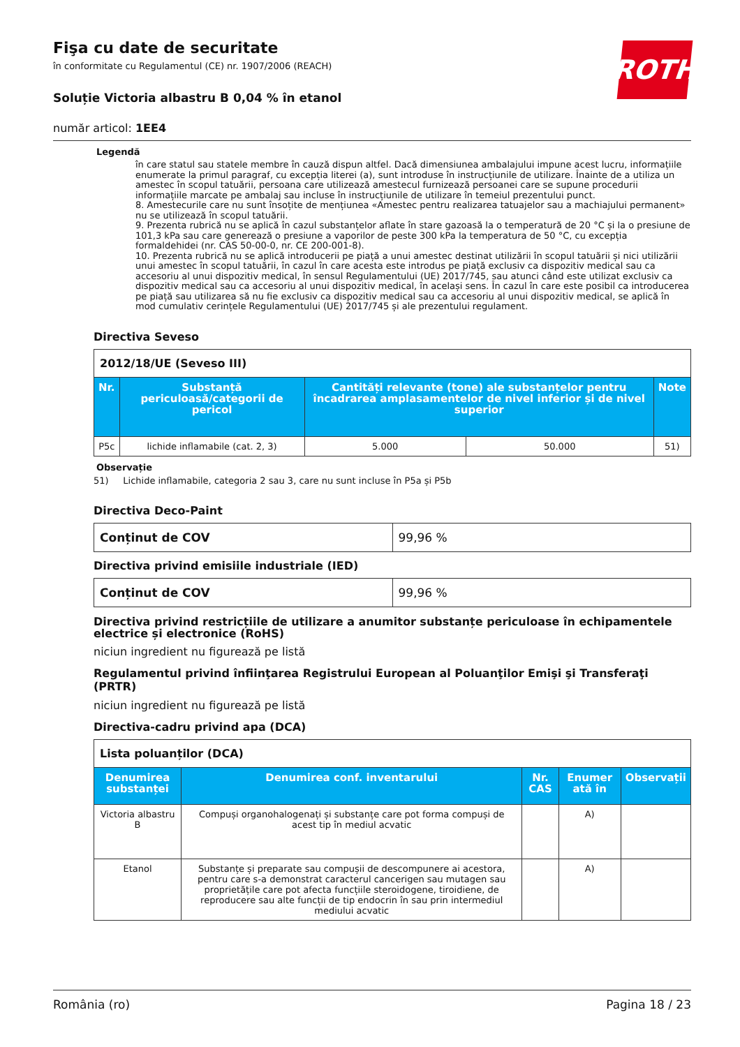ROTH
Fişa cu date de securitate
în conformitate cu Regulamentul (CE) nr. 1907/2006 (REACH)
Soluție Victoria albastru B 0,04 % în etanol
număr articol: 1EE4
Legendă
în care statul sau statele membre în cauză dispun altfel. Dacă dimensiunea ambalajului impune acest lucru, informațiile enumerate la primul paragraf, cu excepția literei (a), sunt introduse în instrucțiunile de utilizare. Înainte de a utiliza un amestec în scopul tatuării, persoana care utilizează amestecul furnizează persoanei care se supune procedurii informațiile marcate pe ambalaj sau incluse în instrucțiunile de utilizare în temeiul prezentului punct.
8. Amestecurile care nu sunt însoțite de mențiunea «Amestec pentru realizarea tatuajelor sau a machiajului permanent» nu se utilizează în scopul tatuării.
9. Prezenta rubrică nu se aplică în cazul substanțelor aflate în stare gazoasă la o temperatură de 20 °C și la o presiune de 101,3 kPa sau care generează o presiune a vaporilor de peste 300 kPa la temperatura de 50 °C, cu excepția formaldehidei (nr. CAS 50-00-0, nr. CE 200-001-8).
10. Prezenta rubrică nu se aplică introducerii pe piață a unui amestec destinat utilizării în scopul tatuării și nici utilizării unui amestec în scopul tatuării, în cazul în care acesta este introdus pe piață exclusiv ca dispozitiv medical sau ca accesoriu al unui dispozitiv medical, în sensul Regulamentului (UE) 2017/745, sau atunci când este utilizat exclusiv ca dispozitiv medical sau ca accesoriu al unui dispozitiv medical, în același sens. În cazul în care este posibil ca introducerea pe piață sau utilizarea să nu fie exclusiv ca dispozitiv medical sau ca accesoriu al unui dispozitiv medical, se aplică în mod cumulativ cerințele Regulamentului (UE) 2017/745 și ale prezentului regulament.
Directiva Seveso
| 2012/18/UE (Seveso III) | | | | |
| Nr. | Substanță periculoasă/categorii de pericol | Cantități relevante (tone) ale substanțelor pentru încadrarea amplasamentelor de nivel inferior și de nivel superior | | Note |
| P5c | lichide inflamabile (cat. 2, 3) | 5.000 | 50.000 | 51) |
Observație
51) Lichide inflamabile, categoria 2 sau 3, care nu sunt incluse în P5a și P5b
Directiva Deco-Paint
| Conținut de COV | 99,96 % |
Directiva privind emisiile industriale (IED)
| Conținut de COV | 99,96 % |
Directiva privind restricțiile de utilizare a anumitor substanțe periculoase în echipamentele electrice și electronice (RoHS)
niciun ingredient nu figurează pe listă
Regulamentul privind înfiinţarea Registrului European al Poluanţilor Emişi şi Transferaţi (PRTR)
niciun ingredient nu figurează pe listă
Directiva-cadru privind apa (DCA)
| Lista poluanților (DCA) | | | | |
| Denumirea substanței | Denumirea conf. inventarului | Nr. CAS | Enumer ată în | Observații |
| Victoria albastru B | Compuși organohalogenați și substanțe care pot forma compuși de acest tip în mediul acvatic | | A) | |
| Etanol | Substanțe și preparate sau compușii de descompunere ai acestora, pentru care s-a demonstrat caracterul cancerigen sau mutagen sau proprietățile care pot afecta funcțiile steroidogene, tiroidiene, de reproducere sau alte funcții de tip endocrin în sau prin intermediul mediului acvatic | | A) | |
România (ro) Pagina 18 / 23